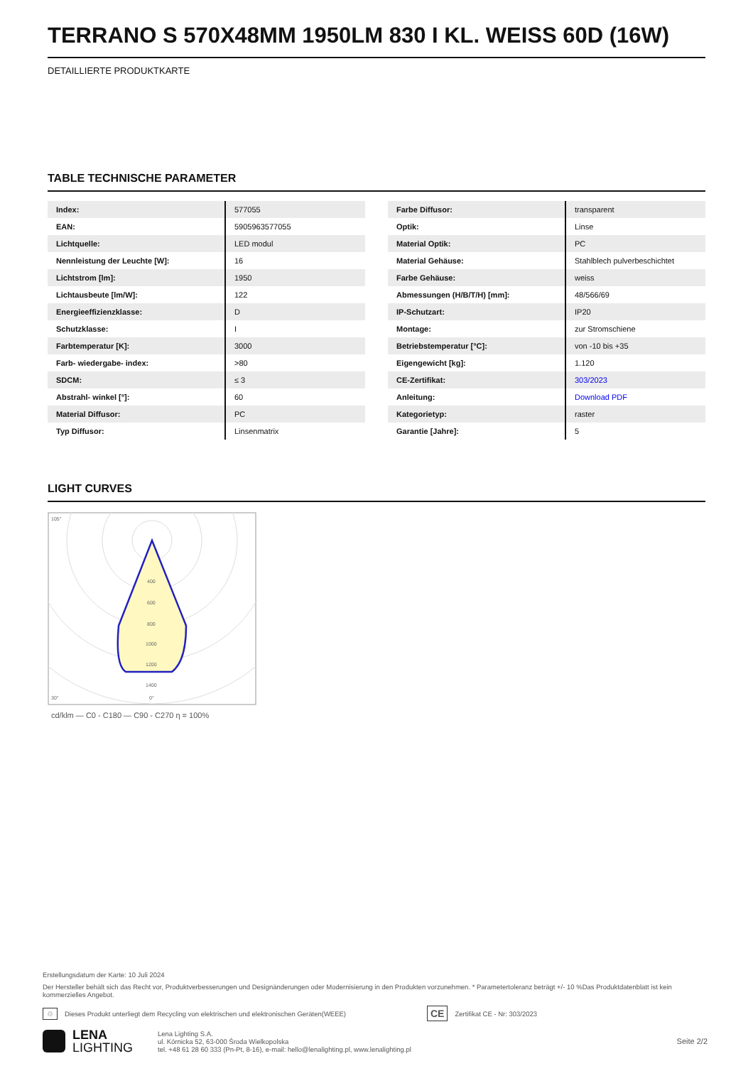TERRANO S 570X48MM 1950LM 830 I KL. WEISS 60D (16W)
DETAILLIERTE PRODUKTKARTE
TABLE TECHNISCHE PARAMETER
| Index: | 577055 |
| EAN: | 5905963577055 |
| Lichtquelle: | LED modul |
| Nennleistung der Leuchte [W]: | 16 |
| Lichtstrom [lm]: | 1950 |
| Lichtausbeute [lm/W]: | 122 |
| Energieeffizienzklasse: | D |
| Schutzklasse: | I |
| Farbtemperatur [K]: | 3000 |
| Farb- wiedergabe- index: | >80 |
| SDCM: | ≤ 3 |
| Abstrahl- winkel [°]: | 60 |
| Material Diffusor: | PC |
| Typ Diffusor: | Linsenmatrix |
| Farbe Diffusor: | transparent |
| Optik: | Linse |
| Material Optik: | PC |
| Material Gehäuse: | Stahlblech pulverbeschichtet |
| Farbe Gehäuse: | weiss |
| Abmessungen (H/B/T/H) [mm]: | 48/566/69 |
| IP-Schutzart: | IP20 |
| Montage: | zur Stromschiene |
| Betriebstemperatur [°C]: | von -10 bis +35 |
| Eigengewicht [kg]: | 1.120 |
| CE-Zertifikat: | 303/2023 |
| Anleitung: | Download PDF |
| Kategorietyp: | raster |
| Garantie [Jahre]: | 5 |
LIGHT CURVES
400
600
800
1000
1200
1400
105°
30°
0°
cd/klm — C0 - C180 — C90 - C270 η = 100%
Erstellungsdatum der Karte: 10 Juli 2024
Der Hersteller behält sich das Recht vor, Produktverbesserungen und Designänderungen oder Modernisierung in den Produkten vorzunehmen. * Parametertoleranz beträgt +/- 10 %Das Produktdatenblatt ist kein kommerzielles Angebot.
♲ Dieses Produkt unterliegt dem Recycling von elektrischen und elektronischen Geräten(WEEE) CE Zertifikat CE - Nr: 303/2023
LENA
LIGHTING Lena Lighting S.A.
ul. Kórnicka 52, 63-000 Środa Wielkopolska
tel. +48 61 28 60 333 (Pn-Pt, 8-16), e-mail: hello@lenalighting.pl, www.lenalighting.pl Seite 2/2